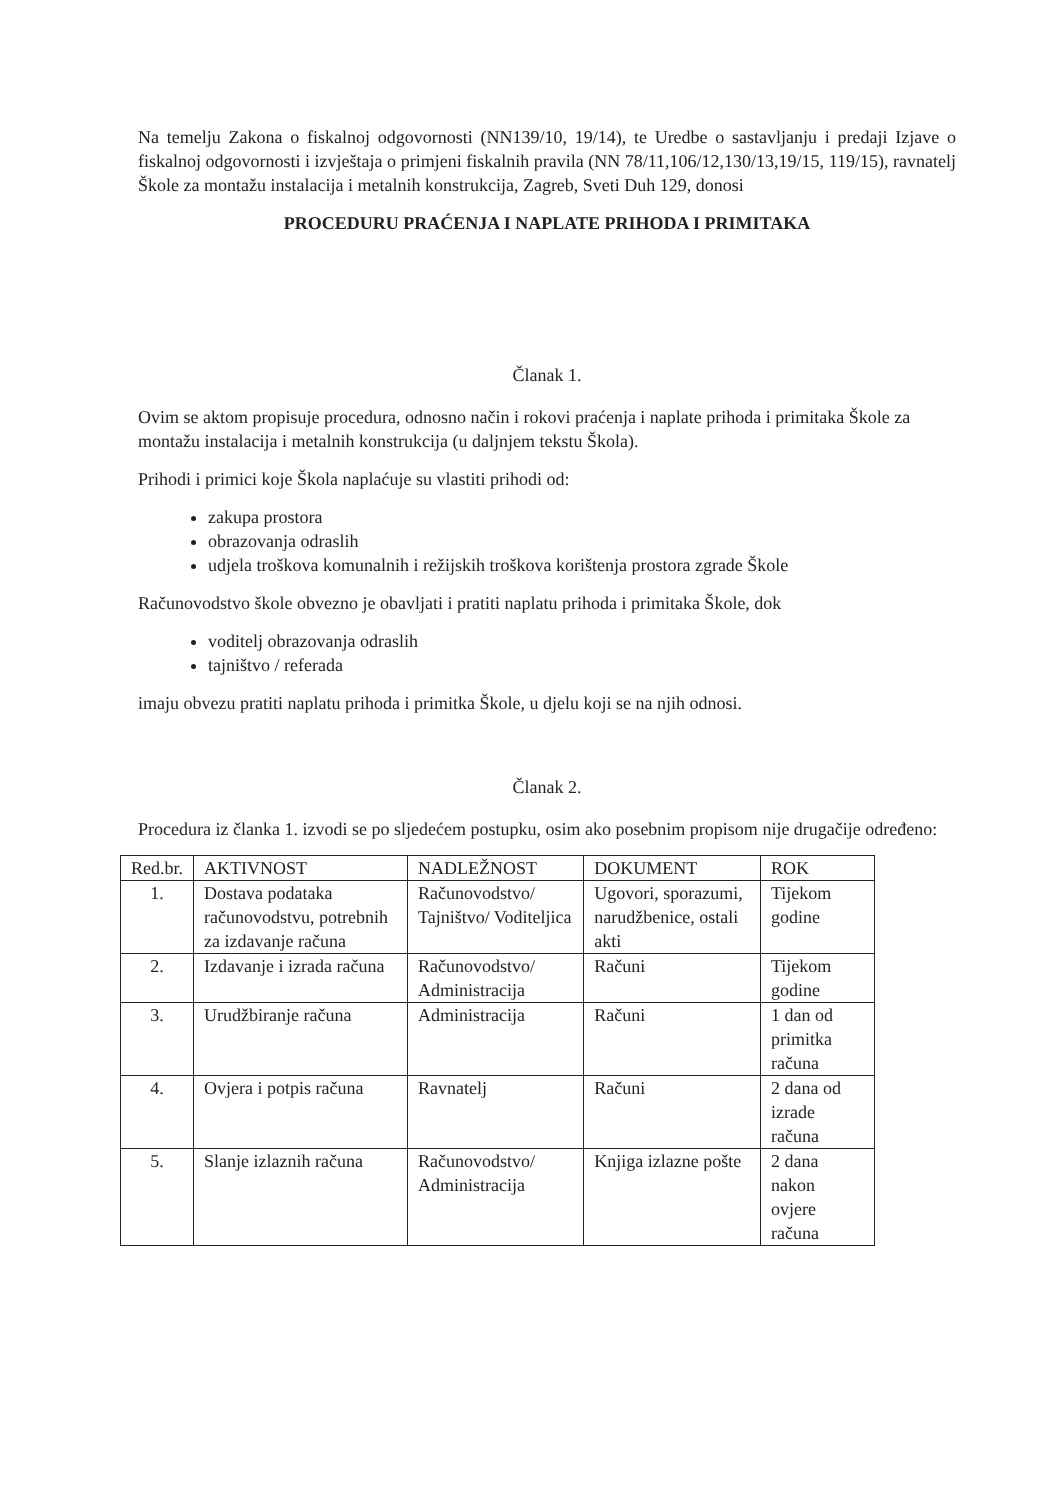Na temelju Zakona o fiskalnoj odgovornosti (NN139/10, 19/14), te Uredbe o sastavljanju i predaji Izjave o fiskalnoj odgovornosti i izvještaja o primjeni fiskalnih pravila (NN 78/11,106/12,130/13,19/15, 119/15), ravnatelj Škole za montažu instalacija i metalnih konstrukcija, Zagreb, Sveti Duh 129, donosi
PROCEDURU PRAĆENJA I NAPLATE PRIHODA I PRIMITAKA
Članak 1.
Ovim se aktom propisuje procedura, odnosno način i rokovi praćenja i naplate prihoda i primitaka Škole za montažu instalacija i metalnih konstrukcija (u daljnjem tekstu Škola).
Prihodi i primici koje Škola naplaćuje su vlastiti prihodi od:
zakupa prostora
obrazovanja odraslih
udjela troškova komunalnih i režijskih troškova korištenja prostora zgrade Škole
Računovodstvo škole obvezno je obavljati i pratiti naplatu prihoda i primitaka Škole, dok
voditelj obrazovanja odraslih
tajništvo / referada
imaju obvezu pratiti naplatu prihoda i primitka Škole, u djelu koji se na njih odnosi.
Članak 2.
Procedura iz članka 1. izvodi se po sljedećem postupku, osim ako posebnim propisom nije drugačije određeno:
| Red.br. | AKTIVNOST | NADLEŽNOST | DOKUMENT | ROK |
| --- | --- | --- | --- | --- |
| 1. | Dostava podataka računovodstvu, potrebnih za izdavanje računa | Računovodstvo/ Tajništvo/ Voditeljica | Ugovori, sporazumi, narudžbenice, ostali akti | Tijekom godine |
| 2. | Izdavanje i izrada računa | Računovodstvo/ Administracija | Računi | Tijekom godine |
| 3. | Urudžbiranje računa | Administracija | Računi | 1 dan od primitka računa |
| 4. | Ovjera i potpis računa | Ravnatelj | Računi | 2 dana od izrade računa |
| 5. | Slanje izlaznih računa | Računovodstvo/ Administracija | Knjiga izlazne pošte | 2 dana nakon ovjere računa |